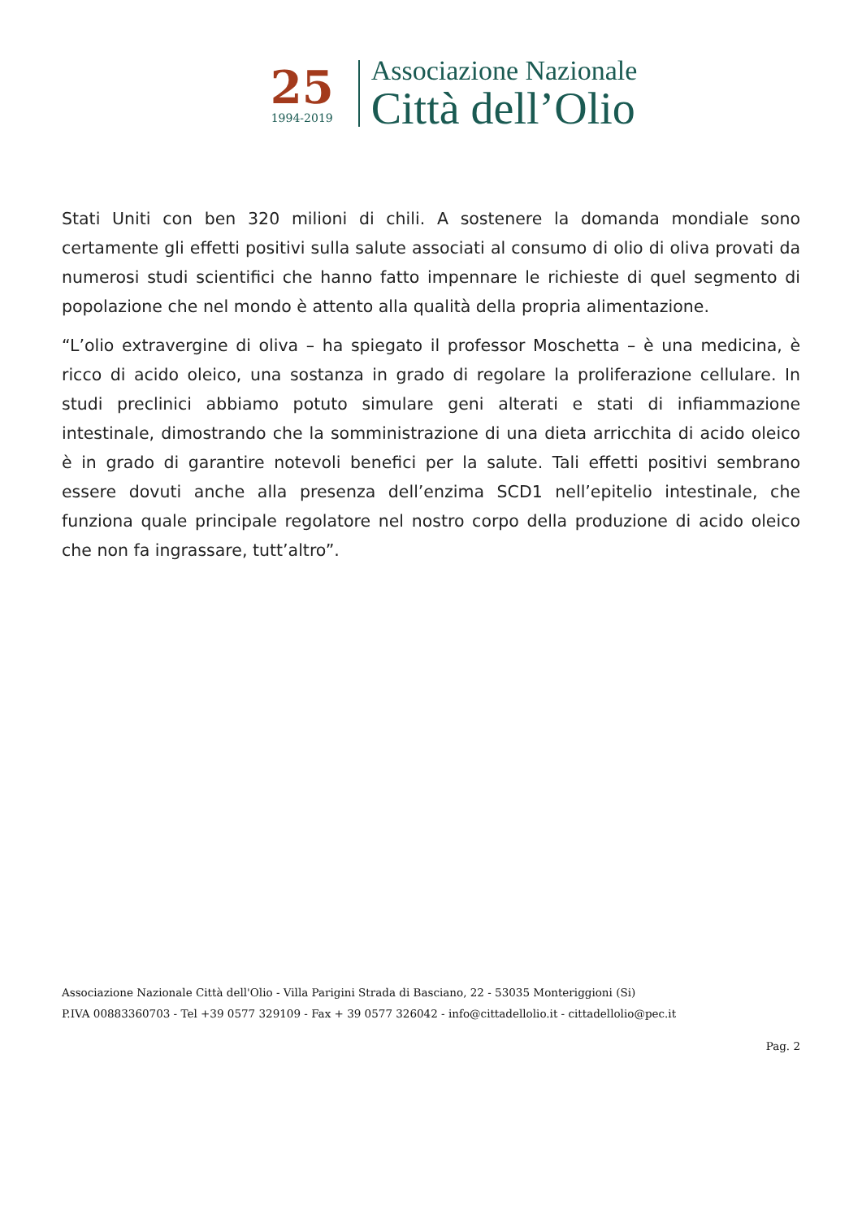25
1994-2019
Associazione Nazionale
Città dell’Olio
Stati Uniti con ben 320 milioni di chili. A sostenere la domanda mondiale sono certamente gli effetti positivi sulla salute associati al consumo di olio di oliva provati da numerosi studi scientifici che hanno fatto impennare le richieste di quel segmento di popolazione che nel mondo è attento alla qualità della propria alimentazione.
“L’olio extravergine di oliva – ha spiegato il professor Moschetta – è una medicina, è ricco di acido oleico, una sostanza in grado di regolare la proliferazione cellulare. In studi preclinici abbiamo potuto simulare geni alterati e stati di infiammazione intestinale, dimostrando che la somministrazione di una dieta arricchita di acido oleico è in grado di garantire notevoli benefici per la salute. Tali effetti positivi sembrano essere dovuti anche alla presenza dell’enzima SCD1 nell’epitelio intestinale, che funziona quale principale regolatore nel nostro corpo della produzione di acido oleico che non fa ingrassare, tutt’altro”.
Associazione Nazionale Città dell'Olio - Villa Parigini Strada di Basciano, 22 - 53035 Monteriggioni (Si)
P.IVA 00883360703 - Tel +39 0577 329109 - Fax + 39 0577 326042 - info@cittadellolio.it - cittadellolio@pec.it
Pag. 2